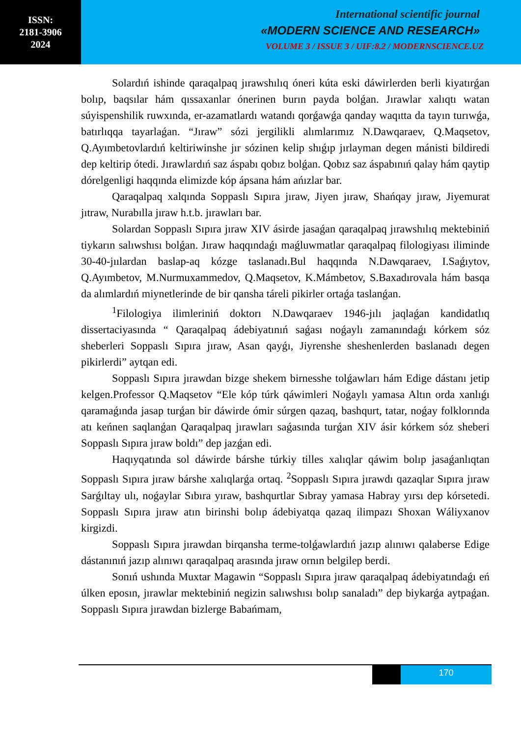ISSN:
2181-3906
2024
International scientific journal
«MODERN SCIENCE AND RESEARCH»
VOLUME 3 / ISSUE 3 / UIF:8.2 / MODERNSCIENCE.UZ
Solardıń ishinde qaraqalpaq jırawshılıq óneri kúta eski dáwirlerden berli kiyatırǵan bolıp, baqsılar hám qıssaxanlar ónerinen burın payda bolǵan. Jırawlar xalıqtı watan súyispenshilik ruwxında, er-azamatlardı watandı qorǵawǵa qanday waqıtta da tayın turıwǵa, batırlıqqa tayarlaǵan. “Jıraw” sózi jergilikli alımlarımız N.Dawqaraev, Q.Maqsetov, Q.Ayımbetovlardıń keltiriwinshe jır sózinen kelip shıǵıp jırlayman degen mánisti bildiredi dep keltirip ótedi. Jırawlardıń saz áspabı qobız bolǵan. Qobız saz áspabınıń qalay hám qaytip dórelgenligi haqqında elimizde kóp ápsana hám ańızlar bar.
Qaraqalpaq xalqında Soppaslı Sıpıra jıraw, Jiyen jıraw, Shańqay jıraw, Jiyemurat jıtraw, Nurabılla jıraw h.t.b. jırawları bar.
Solardan Soppaslı Sıpıra jıraw XIV ásirde jasaǵan qaraqalpaq jırawshılıq mektebiniń tiykarın salıwshısı bolǵan. Jıraw haqqındaǵı maǵluwmatlar qaraqalpaq filologiyası iliminde 30-40-jıılardan baslap-aq kózge taslanadı.Bul haqqında N.Dawqaraev, I.Saǵıytov, Q.Ayımbetov, M.Nurmuxammedov, Q.Maqsetov, K.Mámbetov, S.Baxadırovala hám basqa da alımlardıń miynetlerinde de bir qansha táreli pikirler ortaǵa taslanǵan.
<sup>1</sup> Filologiya ilimleriniń doktorı N.Dawqaraev 1946-jılı jaqlaǵan kandidatlıq dissertaciyasında “ Qaraqalpaq ádebiyatınıń saǵası noǵaylı zamanındaǵı kórkem sóz sheberleri Soppaslı Sıpıra jıraw, Asan qayǵı, Jiyrenshe sheshenlerden baslanadı degen pikirlerdi” aytqan edi.
Soppaslı Sıpıra jırawdan bizge shekem birnesshe tolǵawları hám Edige dástanı jetip kelgen.Professor Q.Maqsetov “Ele kóp túrk qáwimleri Noǵaylı yamasa Altın orda xanlıǵı qaramaǵında jasap turǵan bir dáwirde ómir súrgen qazaq, bashqurt, tatar, noǵay folklorında atı keńnen saqlanǵan Qaraqalpaq jırawları saǵasında turǵan XIV ásir kórkem sóz sheberi Soppaslı Sıpıra jıraw boldı” dep jazǵan edi.
Haqıyqatında sol dáwirde bárshe túrkiy tilles xalıqlar qáwim bolıp jasaǵanlıqtan Soppaslı Sıpıra jıraw bárshe xalıqlarǵa ortaq. <sup>2</sup>Soppaslı Sıpıra jırawdı qazaqlar Sıpıra jıraw Sarǵıltay ulı, noǵaylar Sıbıra yıraw, bashqurtlar Sıbray yamasa Habray yırsı dep kórsetedi. Soppaslı Sıpıra jıraw atın birinshi bolıp ádebiyatqa qazaq ilimpazı Shoxan Wáliyxanov kirgizdi.
Soppaslı Sıpıra jırawdan birqansha terme-tolǵawlardıń jazıp alınıwı qalaberse Edige dástanınıń jazıp alınıwı qaraqalpaq arasında jıraw ornın belgilep berdi.
Sonıń ushında Muxtar Magawin “Soppaslı Sıpıra jıraw qaraqalpaq ádebiyatındaǵı eń úlken eposın, jırawlar mektebiniń negizin salıwshısı bolıp sanaladı” dep biykarǵa aytpaǵan. Soppaslı Sıpıra jırawdan bizlerge Babańmam,
170